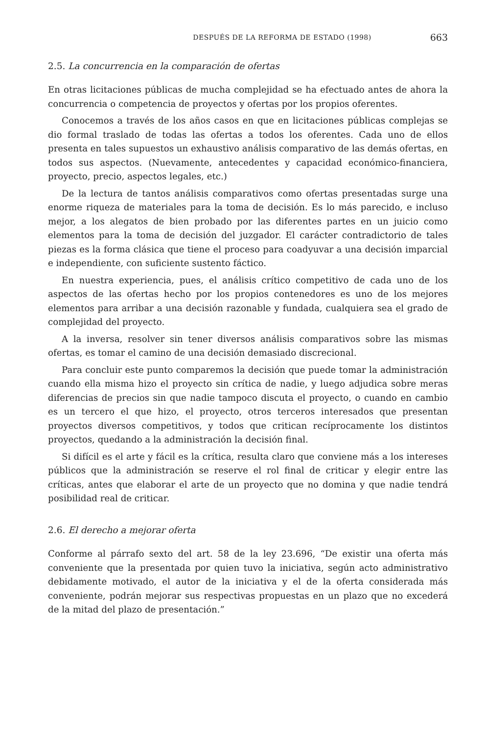DESPUÉS DE LA REFORMA DE ESTADO (1998) 663
2.5. La concurrencia en la comparación de ofertas
En otras licitaciones públicas de mucha complejidad se ha efectuado antes de ahora la concurrencia o competencia de proyectos y ofertas por los propios oferentes.
Conocemos a través de los años casos en que en licitaciones públicas complejas se dio formal traslado de todas las ofertas a todos los oferentes. Cada uno de ellos presenta en tales supuestos un exhaustivo análisis comparativo de las demás ofertas, en todos sus aspectos. (Nuevamente, antecedentes y capacidad económico-financiera, proyecto, precio, aspectos legales, etc.)
De la lectura de tantos análisis comparativos como ofertas presentadas surge una enorme riqueza de materiales para la toma de decisión. Es lo más parecido, e incluso mejor, a los alegatos de bien probado por las diferentes partes en un juicio como elementos para la toma de decisión del juzgador. El carácter contradictorio de tales piezas es la forma clásica que tiene el proceso para coadyuvar a una decisión imparcial e independiente, con suficiente sustento fáctico.
En nuestra experiencia, pues, el análisis crítico competitivo de cada uno de los aspectos de las ofertas hecho por los propios contenedores es uno de los mejores elementos para arribar a una decisión razonable y fundada, cualquiera sea el grado de complejidad del proyecto.
A la inversa, resolver sin tener diversos análisis comparativos sobre las mismas ofertas, es tomar el camino de una decisión demasiado discrecional.
Para concluir este punto comparemos la decisión que puede tomar la administración cuando ella misma hizo el proyecto sin crítica de nadie, y luego adjudica sobre meras diferencias de precios sin que nadie tampoco discuta el proyecto, o cuando en cambio es un tercero el que hizo, el proyecto, otros terceros interesados que presentan proyectos diversos competitivos, y todos que critican recíprocamente los distintos proyectos, quedando a la administración la decisión final.
Si difícil es el arte y fácil es la crítica, resulta claro que conviene más a los intereses públicos que la administración se reserve el rol final de criticar y elegir entre las críticas, antes que elaborar el arte de un proyecto que no domina y que nadie tendrá posibilidad real de criticar.
2.6. El derecho a mejorar oferta
Conforme al párrafo sexto del art. 58 de la ley 23.696, “De existir una oferta más conveniente que la presentada por quien tuvo la iniciativa, según acto administrativo debidamente motivado, el autor de la iniciativa y el de la oferta considerada más conveniente, podrán mejorar sus respectivas propuestas en un plazo que no excederá de la mitad del plazo de presentación.”